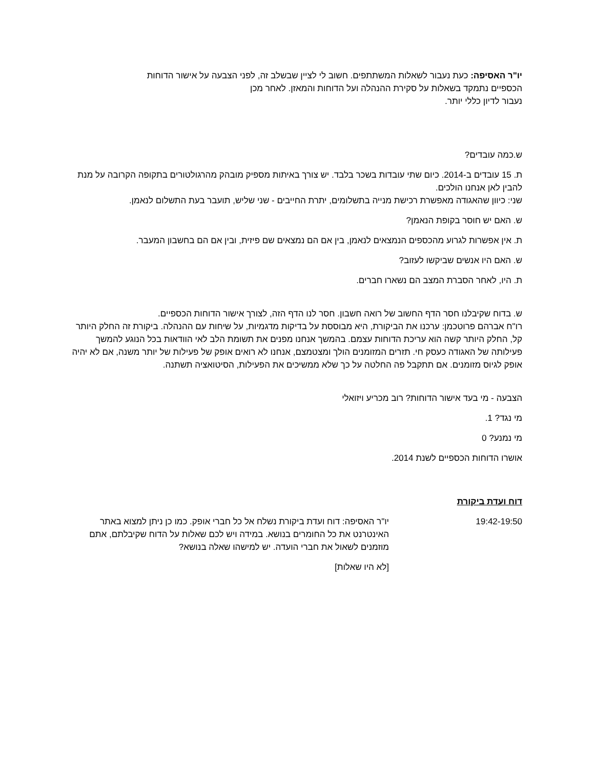יו"ר האסיפה: כעת נעבור לשאלות המשתתפים. חשוב לי לציין שבשלב זה, לפני הצבעה על אישור הדוחות
הכספיים נתמקד בשאלות על סקירת ההנהלה ועל הדוחות והמאזן. לאחר מכן
נעבור לדיון כללי יותר.
ש.כמה עובדים?
ת. 15 עובדים ב-2014. כיום שתי עובדות בשכר בלבד. יש צורך באיתות מספיק מובהק מהרגולטורים בתקופה הקרובה על מנת להבין לאן אנחנו הולכים.
שני: כיוון שהאגודה מאפשרת רכישת מנייה בתשלומים, יתרת החייבים - שני שליש, תועבר בעת התשלום לנאמן.
ש. האם יש חוסר בקופת הנאמן?
ת. אין אפשרות לגרוע מהכספים הנמצאים לנאמן, בין אם הם נמצאים שם פיזית, ובין אם הם בחשבון המעבר.
ש. האם היו אנשים שביקשו לעזוב?
ת. היו, לאחר הסברת המצב הם נשארו חברים.
ש. בדוח שקיבלנו חסר הדף החשוב של רואה חשבון. חסר לנו הדף הזה, לצורך אישור הדוחות הכספיים.
רו"ח אברהם פרוטכמן: ערכנו את הביקורת, היא מבוססת על בדיקות מדגמיות, על שיחות עם ההנהלה. ביקורת זה החלק היותר קל, החלק היותר קשה הוא עריכת הדוחות עצמם. בהמשך אנחנו מפנים את תשומת הלב לאי הוודאות בכל הנוגע להמשך פעילותה של האגודה כעסק חי. תזרים המזומנים הולך ומצטמצם, אנחנו לא רואים אופק של פעילות של יותר משנה, אם לא יהיה אופק לגיוס מזומנים. אם תתקבל פה החלטה על כך שלא ממשיכים את הפעילות, הסיטואציה תשתנה.
הצבעה - מי בעד אישור הדוחות? רוב מכריע ויזואלי
מי נגד? 1.
מי נמנע? 0
אושרו הדוחות הכספיים לשנת 2014.
דוח ועדת ביקורת
19:42-19:50 יו"ר האסיפה: דוח ועדת ביקורת נשלח אל כל חברי אופק. כמו כן ניתן למצוא באתר האינטרנט את כל החומרים בנושא. במידה ויש לכם שאלות על הדוח שקיבלתם, אתם מוזמנים לשאול את חברי הועדה. יש למישהו שאלה בנושא?
[לא היו שאלות]